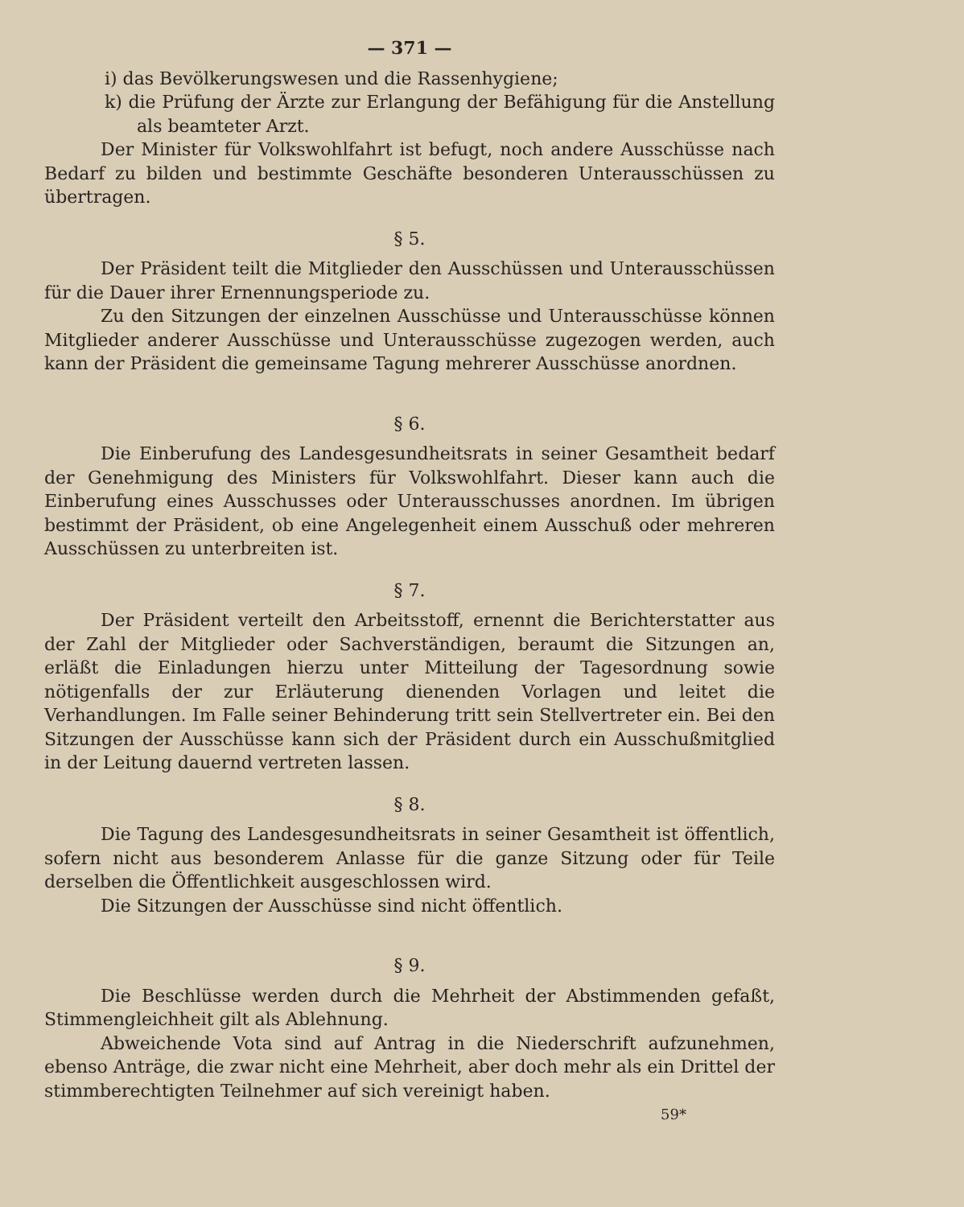— 371 —
i) das Bevölkerungswesen und die Rassenhygiene;
k) die Prüfung der Ärzte zur Erlangung der Befähigung für die Anstellung als beamteter Arzt.
Der Minister für Volkswohlfahrt ist befugt, noch andere Ausschüsse nach Bedarf zu bilden und bestimmte Geschäfte besonderen Unterausschüssen zu übertragen.
§ 5.
Der Präsident teilt die Mitglieder den Ausschüssen und Unterausschüssen für die Dauer ihrer Ernennungsperiode zu.
Zu den Sitzungen der einzelnen Ausschüsse und Unterausschüsse können Mitglieder anderer Ausschüsse und Unterausschüsse zugezogen werden, auch kann der Präsident die gemeinsame Tagung mehrerer Ausschüsse anordnen.
§ 6.
Die Einberufung des Landesgesundheitsrats in seiner Gesamtheit bedarf der Genehmigung des Ministers für Volkswohlfahrt. Dieser kann auch die Einberufung eines Ausschusses oder Unterausschusses anordnen. Im übrigen bestimmt der Präsident, ob eine Angelegenheit einem Ausschuß oder mehreren Ausschüssen zu unterbreiten ist.
§ 7.
Der Präsident verteilt den Arbeitsstoff, ernennt die Berichterstatter aus der Zahl der Mitglieder oder Sachverständigen, beraumt die Sitzungen an, erläßt die Einladungen hierzu unter Mitteilung der Tagesordnung sowie nötigenfalls der zur Erläuterung dienenden Vorlagen und leitet die Verhandlungen. Im Falle seiner Behinderung tritt sein Stellvertreter ein. Bei den Sitzungen der Ausschüsse kann sich der Präsident durch ein Ausschußmitglied in der Leitung dauernd vertreten lassen.
§ 8.
Die Tagung des Landesgesundheitsrats in seiner Gesamtheit ist öffentlich, sofern nicht aus besonderem Anlasse für die ganze Sitzung oder für Teile derselben die Öffentlichkeit ausgeschlossen wird.
Die Sitzungen der Ausschüsse sind nicht öffentlich.
§ 9.
Die Beschlüsse werden durch die Mehrheit der Abstimmenden gefaßt, Stimmengleichheit gilt als Ablehnung.
Abweichende Vota sind auf Antrag in die Niederschrift aufzunehmen, ebenso Anträge, die zwar nicht eine Mehrheit, aber doch mehr als ein Drittel der stimmberechtigten Teilnehmer auf sich vereinigt haben.
59*